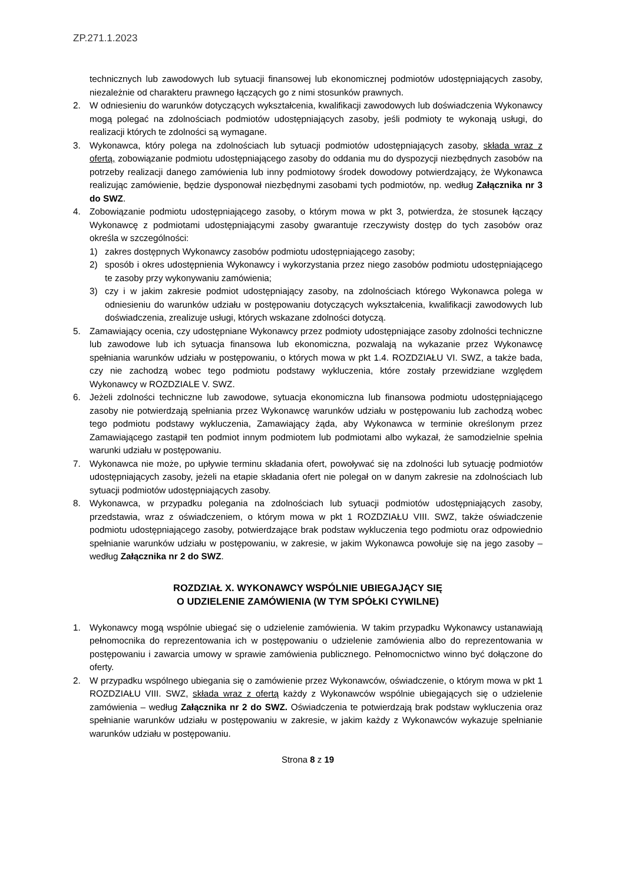ZP.271.1.2023
technicznych lub zawodowych lub sytuacji finansowej lub ekonomicznej podmiotów udostępniających zasoby, niezależnie od charakteru prawnego łączących go z nimi stosunków prawnych.
2. W odniesieniu do warunków dotyczących wykształcenia, kwalifikacji zawodowych lub doświadczenia Wykonawcy mogą polegać na zdolnościach podmiotów udostępniających zasoby, jeśli podmioty te wykonają usługi, do realizacji których te zdolności są wymagane.
3. Wykonawca, który polega na zdolnościach lub sytuacji podmiotów udostępniających zasoby, składa wraz z ofertą, zobowiązanie podmiotu udostępniającego zasoby do oddania mu do dyspozycji niezbędnych zasobów na potrzeby realizacji danego zamówienia lub inny podmiotowy środek dowodowy potwierdzający, że Wykonawca realizując zamówienie, będzie dysponował niezbędnymi zasobami tych podmiotów, np. według Załącznika nr 3 do SWZ.
4. Zobowiązanie podmiotu udostępniającego zasoby, o którym mowa w pkt 3, potwierdza, że stosunek łączący Wykonawcę z podmiotami udostępniającymi zasoby gwarantuje rzeczywisty dostęp do tych zasobów oraz określa w szczególności:
1) zakres dostępnych Wykonawcy zasobów podmiotu udostępniającego zasoby;
2) sposób i okres udostępnienia Wykonawcy i wykorzystania przez niego zasobów podmiotu udostępniającego te zasoby przy wykonywaniu zamówienia;
3) czy i w jakim zakresie podmiot udostępniający zasoby, na zdolnościach którego Wykonawca polega w odniesieniu do warunków udziału w postępowaniu dotyczących wykształcenia, kwalifikacji zawodowych lub doświadczenia, zrealizuje usługi, których wskazane zdolności dotyczą.
5. Zamawiający ocenia, czy udostępniane Wykonawcy przez podmioty udostępniające zasoby zdolności techniczne lub zawodowe lub ich sytuacja finansowa lub ekonomiczna, pozwalają na wykazanie przez Wykonawcę spełniania warunków udziału w postępowaniu, o których mowa w pkt 1.4. ROZDZIAŁU VI. SWZ, a także bada, czy nie zachodzą wobec tego podmiotu podstawy wykluczenia, które zostały przewidziane względem Wykonawcy w ROZDZIALE V. SWZ.
6. Jeżeli zdolności techniczne lub zawodowe, sytuacja ekonomiczna lub finansowa podmiotu udostępniającego zasoby nie potwierdzają spełniania przez Wykonawcę warunków udziału w postępowaniu lub zachodzą wobec tego podmiotu podstawy wykluczenia, Zamawiający żąda, aby Wykonawca w terminie określonym przez Zamawiającego zastąpił ten podmiot innym podmiotem lub podmiotami albo wykazał, że samodzielnie spełnia warunki udziału w postępowaniu.
7. Wykonawca nie może, po upływie terminu składania ofert, powoływać się na zdolności lub sytuację podmiotów udostępniających zasoby, jeżeli na etapie składania ofert nie polegał on w danym zakresie na zdolnościach lub sytuacji podmiotów udostępniających zasoby.
8. Wykonawca, w przypadku polegania na zdolnościach lub sytuacji podmiotów udostępniających zasoby, przedstawia, wraz z oświadczeniem, o którym mowa w pkt 1 ROZDZIAŁU VIII. SWZ, także oświadczenie podmiotu udostępniającego zasoby, potwierdzające brak podstaw wykluczenia tego podmiotu oraz odpowiednio spełnianie warunków udziału w postępowaniu, w zakresie, w jakim Wykonawca powołuje się na jego zasoby – według Załącznika nr 2 do SWZ.
ROZDZIAŁ X. WYKONAWCY WSPÓLNIE UBIEGAJĄCY SIĘ
O UDZIELENIE ZAMÓWIENIA (W TYM SPÓŁKI CYWILNE)
1. Wykonawcy mogą wspólnie ubiegać się o udzielenie zamówienia. W takim przypadku Wykonawcy ustanawiają pełnomocnika do reprezentowania ich w postępowaniu o udzielenie zamówienia albo do reprezentowania w postępowaniu i zawarcia umowy w sprawie zamówienia publicznego. Pełnomocnictwo winno być dołączone do oferty.
2. W przypadku wspólnego ubiegania się o zamówienie przez Wykonawców, oświadczenie, o którym mowa w pkt 1 ROZDZIAŁU VIII. SWZ, składa wraz z ofertą każdy z Wykonawców wspólnie ubiegających się o udzielenie zamówienia – według Załącznika nr 2 do SWZ. Oświadczenia te potwierdzają brak podstaw wykluczenia oraz spełnianie warunków udziału w postępowaniu w zakresie, w jakim każdy z Wykonawców wykazuje spełnianie warunków udziału w postępowaniu.
Strona 8 z 19